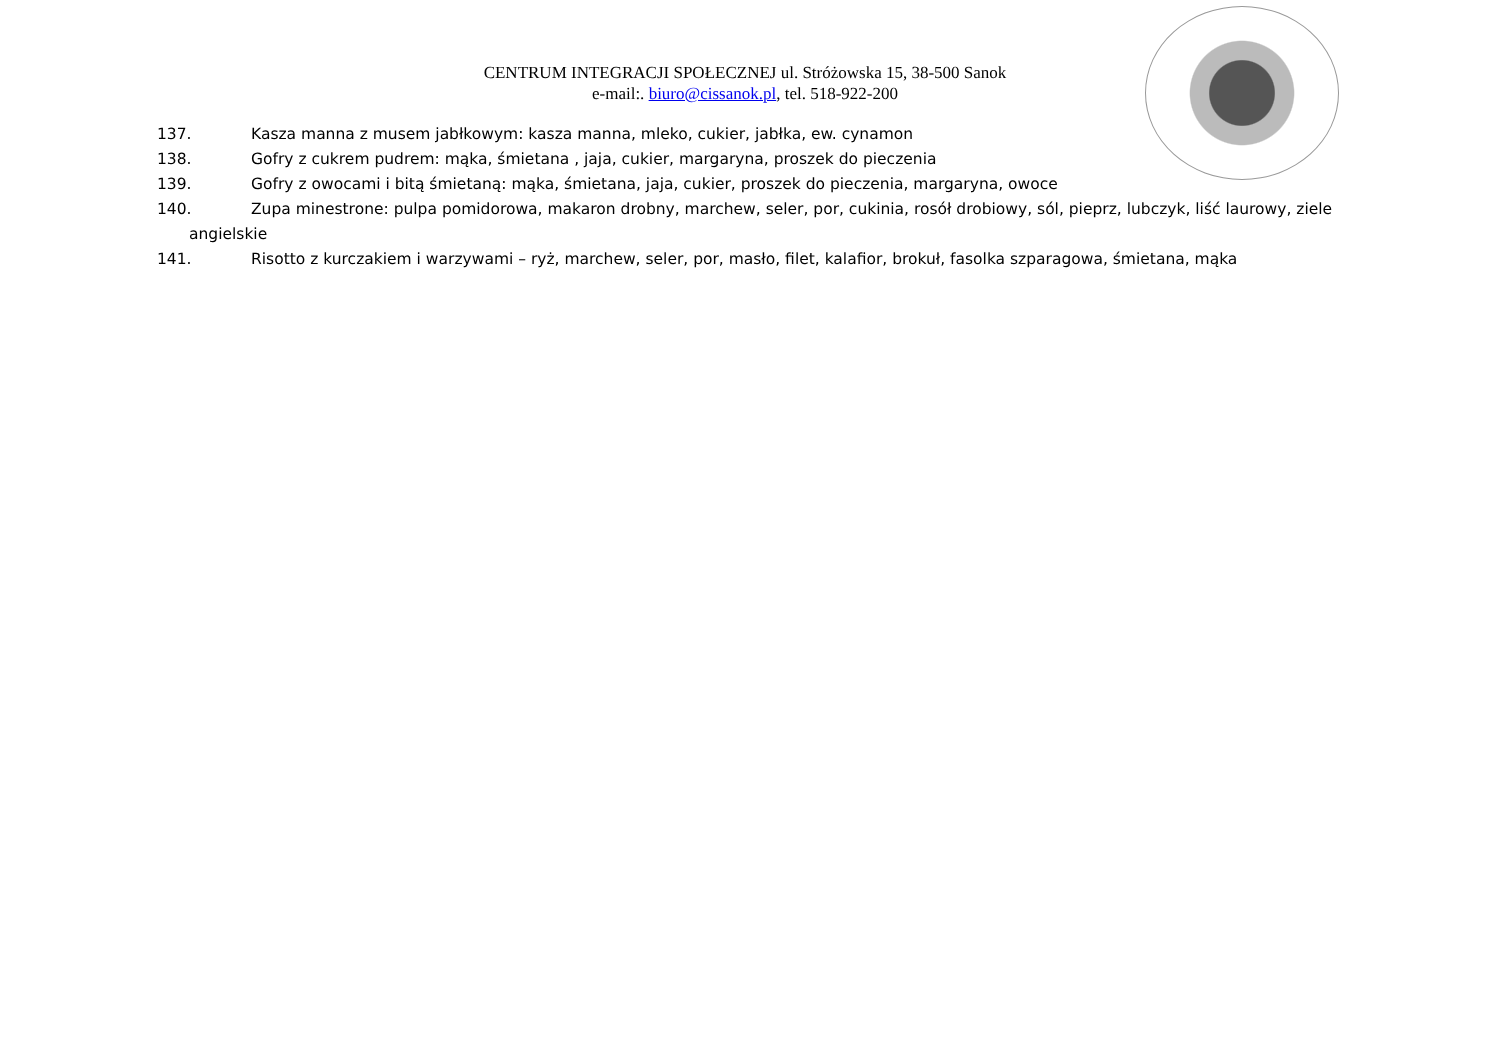CENTRUM INTEGRACJI SPOŁECZNEJ ul. Stróżowska 15, 38-500 Sanok
e-mail:. biuro@cissanok.pl, tel. 518-922-200
137. Kasza manna z musem jabłkowym: kasza manna, mleko, cukier, jabłka, ew. cynamon
138. Gofry z cukrem pudrem: mąka, śmietana , jaja, cukier, margaryna, proszek do pieczenia
139. Gofry z owocami i bitą śmietaną: mąka, śmietana, jaja, cukier, proszek do pieczenia, margaryna, owoce
140. Zupa minestrone: pulpa pomidorowa, makaron drobny, marchew, seler, por, cukinia, rosół drobiowy, sól, pieprz, lubczyk, liść laurowy, ziele
angielskie
141. Risotto z kurczakiem i warzywami – ryż, marchew, seler, por, masło, filet, kalafior, brokuł, fasolka szparagowa, śmietana, mąka